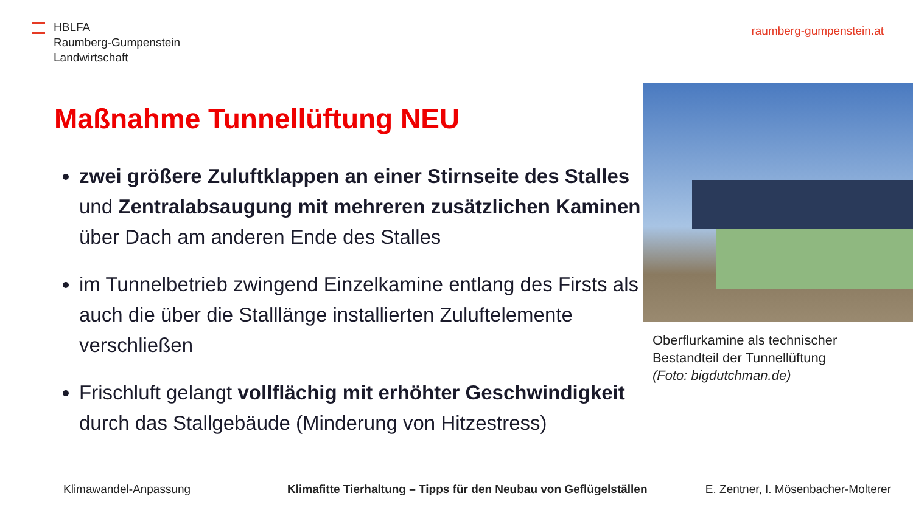HBLFA
Raumberg-Gumpenstein
Landwirtschaft
raumberg-gumpenstein.at
Maßnahme Tunnellüftung NEU
zwei größere Zuluftklappen an einer Stirnseite des Stalles und Zentralabsaugung mit mehreren zusätzlichen Kaminen über Dach am anderen Ende des Stalles
im Tunnelbetrieb zwingend Einzelkamine entlang des Firsts als auch die über die Stalllänge installierten Zuluftelemente verschließen
Frischluft gelangt vollflächig mit erhöhter Geschwindigkeit durch das Stallgebäude (Minderung von Hitzestress)
Oberflurkamine als technischer
Bestandteil der Tunnellüftung
(Foto: bigdutchman.de)
Klimawandel-Anpassung
Klimafitte Tierhaltung – Tipps für den Neubau von Geflügelställen
E. Zentner, I. Mösenbacher-Molterer